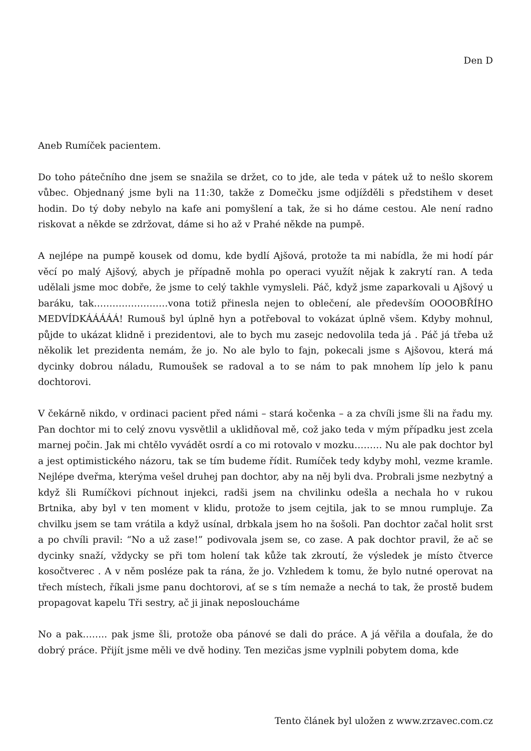Den D
Aneb Rumíček pacientem.
Do toho pátečního dne jsem se snažila se držet, co to jde, ale teda v pátek už to nešlo skorem vůbec. Objednaný jsme byli na 11:30, takže z Domečku jsme odjížděli s předstihem v deset hodin. Do tý doby nebylo na kafe ani pomyšlení a tak, že si ho dáme cestou. Ale není radno riskovat a někde se zdržovat, dáme si ho až v Prahé někde na pumpě.
A nejlépe na pumpě kousek od domu, kde bydlí Ajšová, protože ta mi nabídla, že mi hodí pár věcí po malý Ajšový, abych je případně mohla po operaci využít nějak k zakrytí ran. A teda udělali jsme moc dobře, že jsme to celý takhle vymysleli. Páč, když jsme zaparkovali u Ajšový u baráku, tak……………………vona totiž přinesla nejen to oblečení, ale především OOOOBŘÍHO MEDVÍDKÁÁÁÁÁ! Rumouš byl úplně hyn a potřeboval to vokázat úplně všem. Kdyby mohnul, půjde to ukázat klidně i prezidentovi, ale to bych mu zasejc nedovolila teda já . Páč já třeba už několik let prezidenta nemám, že jo. No ale bylo to fajn, pokecali jsme s Ajšovou, která má dycinky dobrou náladu, Rumoušek se radoval a to se nám to pak mnohem líp jelo k panu dochtorovi.
V čekárně nikdo, v ordinaci pacient před námi – stará kočenka – a za chvíli jsme šli na řadu my. Pan dochtor mi to celý znovu vysvětlil a uklidňoval mě, což jako teda v mým případku jest zcela marnej počin. Jak mi chtělo vyvádět osrdí a co mi rotovalo v mozku……… Nu ale pak dochtor byl a jest optimistického názoru, tak se tím budeme řídit. Rumíček tedy kdyby mohl, vezme kramle. Nejlépe dveřma, kterýma vešel druhej pan dochtor, aby na něj byli dva. Probrali jsme nezbytný a když šli Rumíčkovi píchnout injekci, radši jsem na chvilinku odešla a nechala ho v rukou Brtnika, aby byl v ten moment v klidu, protože to jsem cejtila, jak to se mnou rumpluje. Za chvilku jsem se tam vrátila a když usínal, drbkala jsem ho na šošoli. Pan dochtor začal holit srst a po chvíli pravil: “No a už zase!” podivovala jsem se, co zase. A pak dochtor pravil, že ač se dycinky snaží, vždycky se při tom holení tak kůže tak zkroutí, že výsledek je místo čtverce kosočtverec . A v něm posléze pak ta rána, že jo. Vzhledem k tomu, že bylo nutné operovat na třech místech, říkali jsme panu dochtorovi, ať se s tím nemaže a nechá to tak, že prostě budem propagovat kapelu Tři sestry, ač ji jinak neposloucháme
No a pak…….. pak jsme šli, protože oba pánové se dali do práce. A já věřila a doufala, že do dobrý práce. Přijít jsme měli ve dvě hodiny. Ten mezičas jsme vyplnili pobytem doma, kde
Tento článek byl uložen z www.zrzavec.com.cz